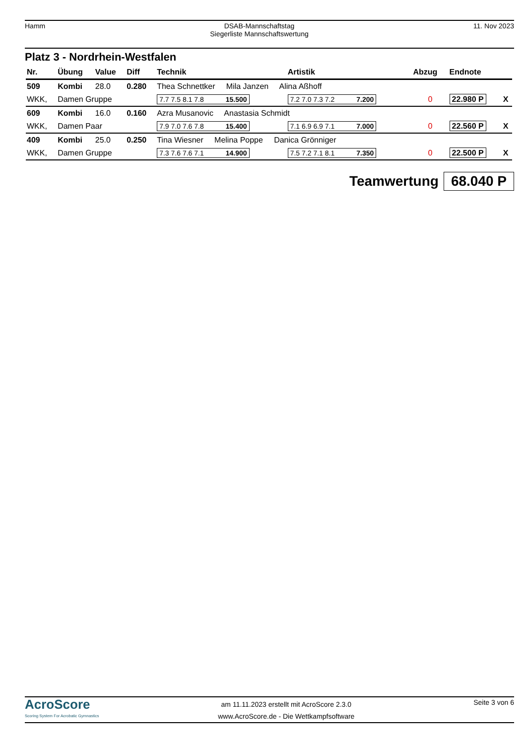Hamm DSAB-Mannschaftstag
Siegerliste Mannschaftswertung
11. Nov 2023
Platz 3 - Nordrhein-Westfalen
| Nr. | Übung | Value | Diff | Technik | Artistik | Abzug | Endnote | |
| --- | --- | --- | --- | --- | --- | --- | --- | --- |
| 509 | Kombi | 28.0 | 0.280 | Thea Schnettker Mila Janzen Alina Aßhoff | | | | |
| WKK, | Damen Gruppe | | | 7.7 7.5 8.1 7.8 15.500 | 7.2 7.0 7.3 7.2 7.200 | 0 | 22.980 P | X |
| 609 | Kombi | 16.0 | 0.160 | Azra Musanovic Anastasia Schmidt | | | | |
| WKK, | Damen Paar | | | 7.9 7.0 7.6 7.8 15.400 | 7.1 6.9 6.9 7.1 7.000 | 0 | 22.560 P | X |
| 409 | Kombi | 25.0 | 0.250 | Tina Wiesner Melina Poppe Danica Grönniger | | | | |
| WKK, | Damen Gruppe | | | 7.3 7.6 7.6 7.1 14.900 | 7.5 7.2 7.1 8.1 7.350 | 0 | 22.500 P | X |
Teamwertung 68.040 P
AcroScore
Scoring System For Acrobatic Gymnastics
am 11.11.2023 erstellt mit AcroScore 2.3.0
www.AcroScore.de - Die Wettkampfsoftware
Seite 3 von 6